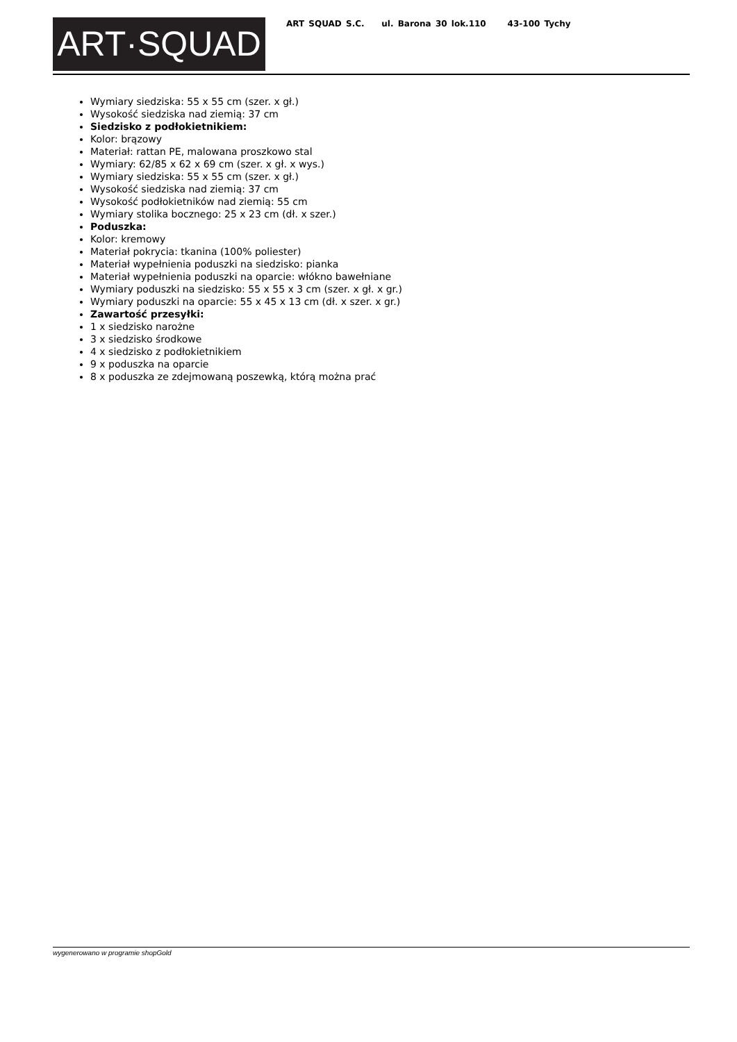ART·SQUAD
ART SQUAD S.C. ul. Barona 30 lok.110 43-100 Tychy
Wymiary siedziska: 55 x 55 cm (szer. x gł.)
Wysokość siedziska nad ziemią: 37 cm
Siedzisko z podłokietnikiem:
Kolor: brązowy
Materiał: rattan PE, malowana proszkowo stal
Wymiary: 62/85 x 62 x 69 cm (szer. x gł. x wys.)
Wymiary siedziska: 55 x 55 cm (szer. x gł.)
Wysokość siedziska nad ziemią: 37 cm
Wysokość podłokietników nad ziemią: 55 cm
Wymiary stolika bocznego: 25 x 23 cm (dł. x szer.)
Poduszka:
Kolor: kremowy
Materiał pokrycia: tkanina (100% poliester)
Materiał wypełnienia poduszki na siedzisko: pianka
Materiał wypełnienia poduszki na oparcie: włókno bawełniane
Wymiary poduszki na siedzisko: 55 x 55 x 3 cm (szer. x gł. x gr.)
Wymiary poduszki na oparcie: 55 x 45 x 13 cm (dł. x szer. x gr.)
Zawartość przesyłki:
1 x siedzisko narożne
3 x siedzisko środkowe
4 x siedzisko z podłokietnikiem
9 x poduszka na oparcie
8 x poduszka ze zdejmowaną poszewką, którą można prać
wygenerowano w programie shopGold